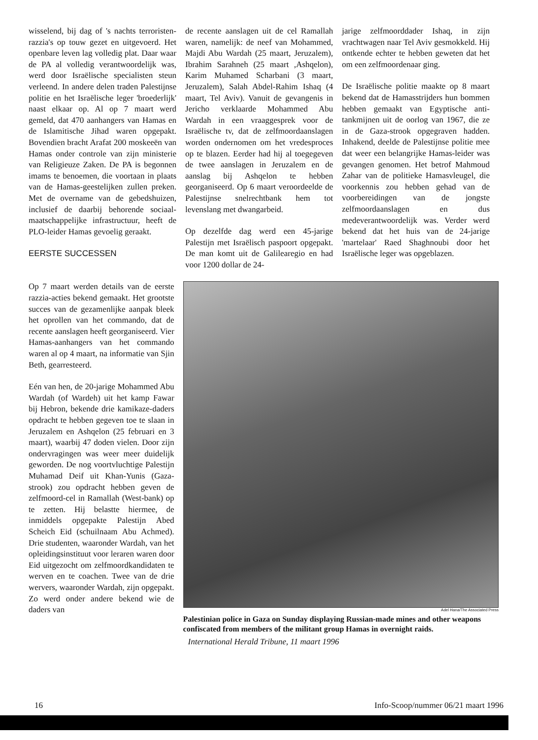wisselend, bij dag of 's nachts terroristen-razzia's op touw gezet en uitgevoerd. Het openbare leven lag volledig plat. Daar waar de PA al volledig verantwoordelijk was, werd door Israëlische specialisten steun verleend. In andere delen traden Palestijnse politie en het Israëlische leger 'broederlijk' naast elkaar op. Al op 7 maart werd gemeld, dat 470 aanhangers van Hamas en de Islamitische Jihad waren opgepakt. Bovendien bracht Arafat 200 moskeeën van Hamas onder controle van zijn ministerie van Religieuze Zaken. De PA is begonnen imams te benoemen, die voortaan in plaats van de Hamas-geestelijken zullen preken. Met de overname van de gebedshuizen, inclusief de daarbij behorende sociaal-maatschappelijke infrastructuur, heeft de PLO-leider Hamas gevoelig geraakt.
EERSTE SUCCESSEN
de recente aanslagen uit de cel Ramallah waren, namelijk: de neef van Mohammed, Majdi Abu Wardah (25 maart, Jeruzalem), Ibrahim Sarahneh (25 maart ,Ashqelon), Karim Muhamed Scharbani (3 maart, Jeruzalem), Salah Abdel-Rahim Ishaq (4 maart, Tel Aviv). Vanuit de gevangenis in Jericho verklaarde Mohammed Abu Wardah in een vraaggesprek voor de Israëlische tv, dat de zelfmoordaanslagen worden ondernomen om het vredesproces op te blazen. Eerder had hij al toegegeven de twee aanslagen in Jeruzalem en de aanslag bij Ashqelon te hebben georganiseerd. Op 6 maart veroordeelde de Palestijnse snelrechtbank hem tot levenslang met dwangarbeid.
Op dezelfde dag werd een 45-jarige Palestijn met Israëlisch paspoort opgepakt. De man komt uit de Galilearegio en had voor 1200 dollar de 24-
jarige zelfmoorddader Ishaq, in zijn vrachtwagen naar Tel Aviv gesmokkeld. Hij ontkende echter te hebben geweten dat het om een zelfmoordenaar ging.
De Israëlische politie maakte op 8 maart bekend dat de Hamasstrijders hun bommen hebben gemaakt van Egyptische anti-tankmijnen uit de oorlog van 1967, die ze in de Gaza-strook opgegraven hadden. Inhakend, deelde de Palestijnse politie mee dat weer een belangrijke Hamas-leider was gevangen genomen. Het betrof Mahmoud Zahar van de politieke Hamasvleugel, die voorkennis zou hebben gehad van de voorbereidingen van de jongste zelfmoordaanslagen en dus medeverantwoordelijk was. Verder werd bekend dat het huis van de 24-jarige 'martelaar' Raed Shaghnoubi door het Israëlische leger was opgeblazen.
Op 7 maart werden details van de eerste razzia-acties bekend gemaakt. Het grootste succes van de gezamenlijke aanpak bleek het oprollen van het commando, dat de recente aanslagen heeft georganiseerd. Vier Hamas-aanhangers van het commando waren al op 4 maart, na informatie van Sjin Beth, gearresteerd.
Eén van hen, de 20-jarige Mohammed Abu Wardah (of Wardeh) uit het kamp Fawar bij Hebron, bekende drie kamikaze-daders opdracht te hebben gegeven toe te slaan in Jeruzalem en Ashqelon (25 februari en 3 maart), waarbij 47 doden vielen. Door zijn ondervragingen was weer meer duidelijk geworden. De nog voortvluchtige Palestijn Muhamad Deif uit Khan-Yunis (Gaza-strook) zou opdracht hebben geven de zelfmoord-cel in Ramallah (West-bank) op te zetten. Hij belastte hiermee, de inmiddels opgepakte Palestijn Abed Scheich Eid (schuilnaam Abu Achmed). Drie studenten, waaronder Wardah, van het opleidingsinstituut voor leraren waren door Eid uitgezocht om zelfmoordkandidaten te werven en te coachen. Twee van de drie wervers, waaronder Wardah, zijn opgepakt. Zo werd onder andere bekend wie de daders van
Adel Hana/The Associated Press
Palestinian police in Gaza on Sunday displaying Russian-made mines and other weapons confiscated from members of the militant group Hamas in overnight raids.
International Herald Tribune, 11 maart 1996
16 Info-Scoop/nummer 06/21 maart 1996